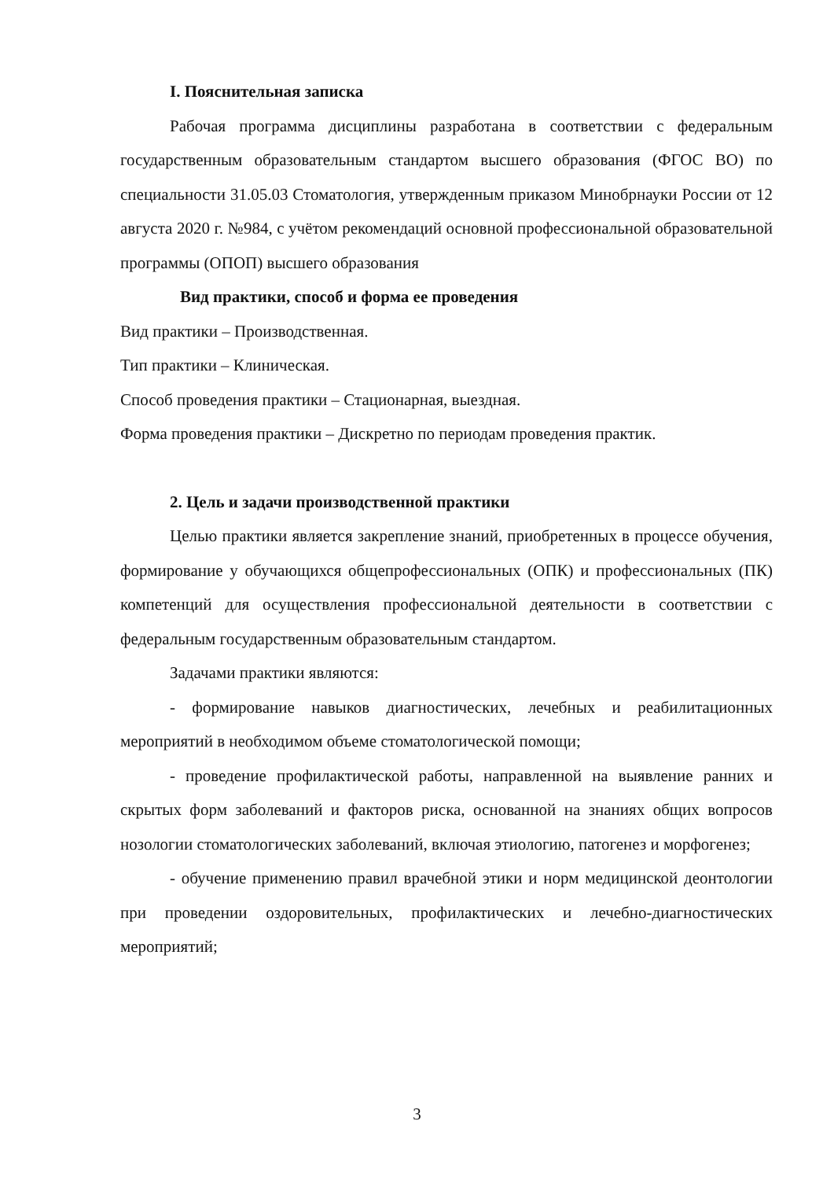I. Пояснительная записка
Рабочая программа дисциплины разработана в соответствии с федераль­ным государственным образовательным стандартом высшего образования (ФГОС ВО) по специальности 31.05.03 Стоматология, утвержденным приказом Минобрнауки России от 12 августа 2020 г. №984, с учётом рекомендаций ос­новной профессиональной образовательной программы (ОПОП) высшего обра­зования
Вид практики, способ и форма ее проведения
Вид практики – Производственная.
Тип практики – Клиническая.
Способ проведения практики – Стационарная, выездная.
Форма проведения практики – Дискретно по периодам проведения практик.
2. Цель и задачи производственной практики
Целью практики является закрепление знаний, приобретенных в про­цессе обучения, формирование у обучающихся общепрофессиональных (ОПК) и профессиональных (ПК) компетенций для осуществления профес­сиональной деятельности в соответствии с федеральным государственным образовательным стандартом.
Задачами практики являются:
- формирование навыков диагностических, лечебных и реабилитацион­ных мероприятий в необходимом объеме стоматологической помощи;
- проведение профилактической работы, направленной на выявление ранних и скрытых форм заболеваний и факторов риска, основанной на зна­ниях общих вопросов нозологии стоматологических заболеваний, включая этиологию, патогенез и морфогенез;
- обучение применению правил врачебной этики и норм медицинской деонтологии при проведении оздоровительных, профилактических и лечеб­но-диагностических мероприятий;
3